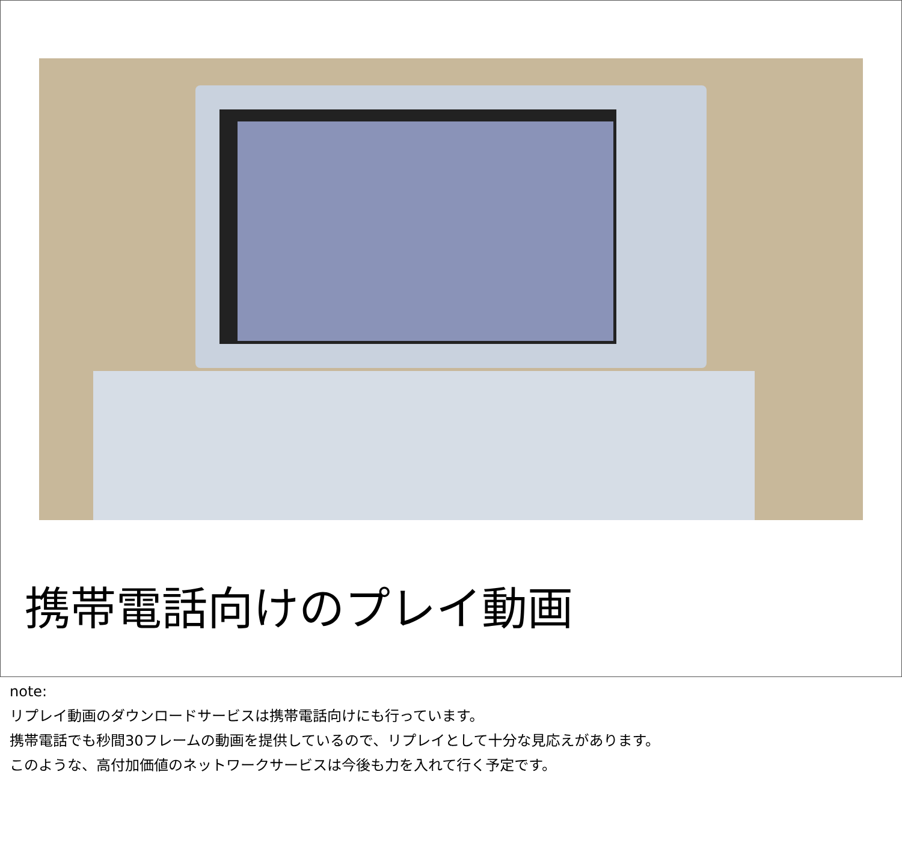携帯電話向けのプレイ動画
note:
リプレイ動画のダウンロードサービスは携帯電話向けにも行っています。
携帯電話でも秒間30フレームの動画を提供しているので、リプレイとして十分な見応えがあります。
このような、高付加価値のネットワークサービスは今後も力を入れて行く予定です。